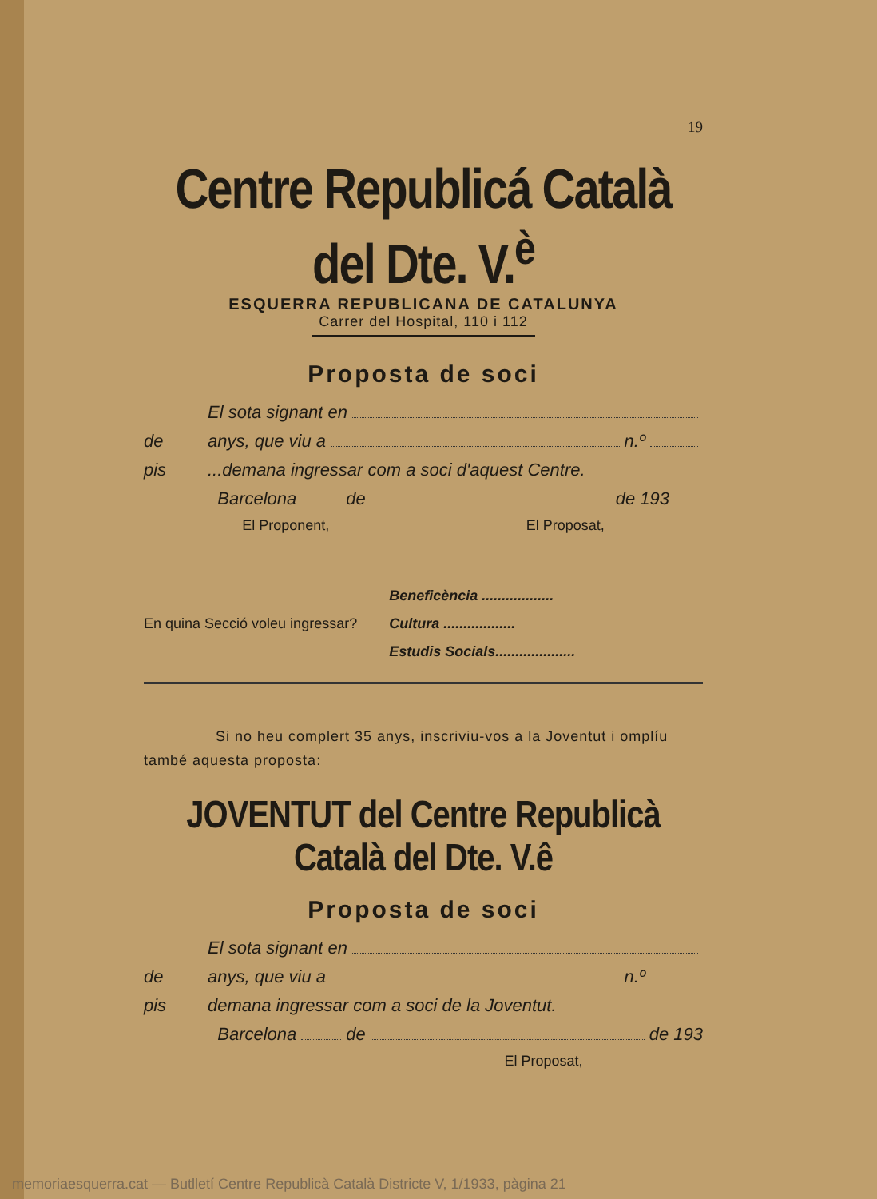19
Centre Republicá Català del Dte. V.<sup>è</sup>
ESQUERRA REPUBLICANA DE CATALUNYA
Carrer del Hospital, 110 i 112
Proposta de soci
El sota signant en
de anys, que viu a n.º
pis...demana ingressar com a soci d'aquest Centre.
Barcelona de de 193
El Proponent, El Proposat,
En quina Secció voleu ingressar?
Beneficència ..................
Cultura ..................
Estudis Socials....................
Si no heu complert 35 anys, inscriviu-vos a la Joventut i omplíu també aquesta proposta:
JOVENTUT del Centre Republicà Català del Dte. V.ê
Proposta de soci
El sota signant en
de anys, que viu a n.º
pis demana ingressar com a soci de la Joventut.
Barcelona de de 193
El Proposat,
memoriaesquerra.cat — Butlletí Centre Republicà Català Districte V, 1/1933, pàgina 21